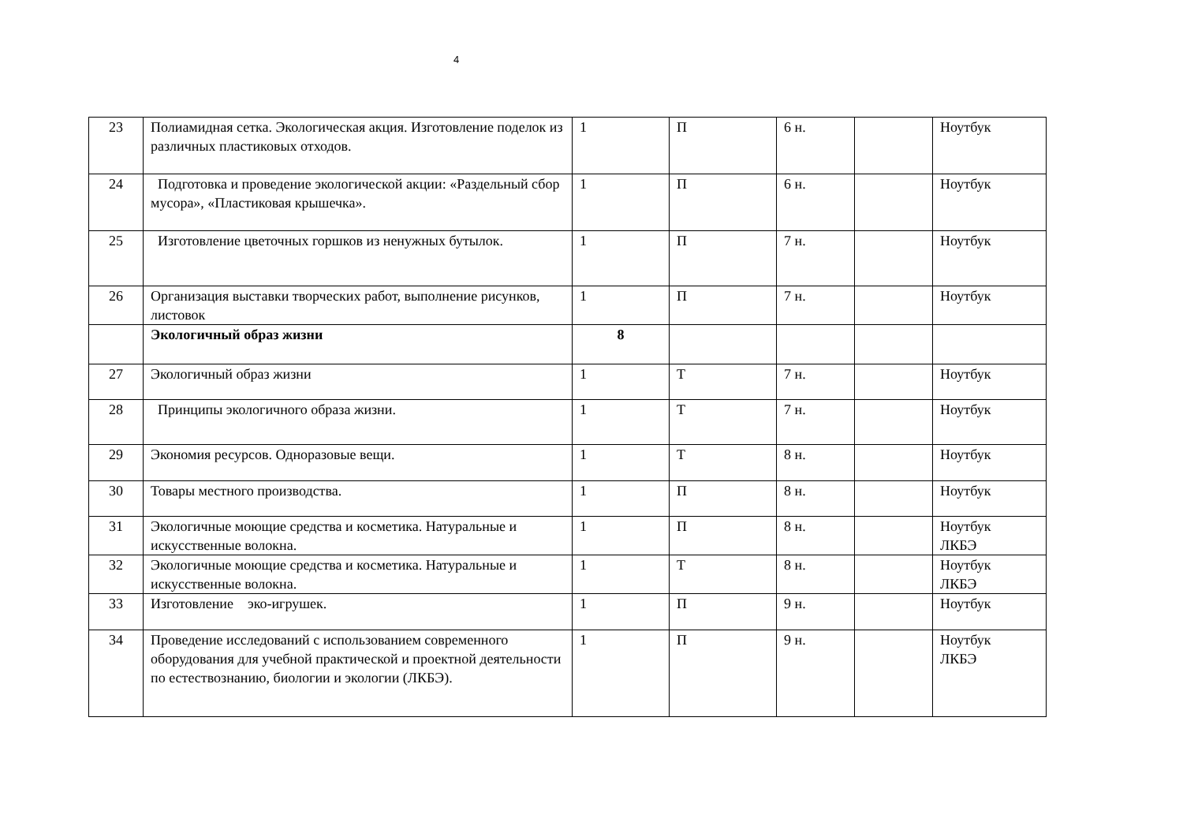4
| 23 | Полиамидная сетка. Экологическая акция. Изготовление поделок из различных пластиковых отходов. | 1 | П | 6 н. | | Ноутбук |
| 24 | Подготовка и проведение экологической акции: «Раздельный сбор мусора», «Пластиковая крышечка». | 1 | П | 6 н. | | Ноутбук |
| 25 | Изготовление цветочных горшков из ненужных бутылок. | 1 | П | 7 н. | | Ноутбук |
| 26 | Организация выставки творческих работ, выполнение рисунков, листовок | 1 | П | 7 н. | | Ноутбук |
| | Экологичный образ жизни | 8 | | | | |
| 27 | Экологичный образ жизни | 1 | Т | 7 н. | | Ноутбук |
| 28 | Принципы экологичного образа жизни. | 1 | Т | 7 н. | | Ноутбук |
| 29 | Экономия ресурсов. Одноразовые вещи. | 1 | Т | 8 н. | | Ноутбук |
| 30 | Товары местного производства. | 1 | П | 8 н. | | Ноутбук |
| 31 | Экологичные моющие средства и косметика. Натуральные и искусственные волокна. | 1 | П | 8 н. | | Ноутбук ЛКБЭ |
| 32 | Экологичные моющие средства и косметика. Натуральные и искусственные волокна. | 1 | Т | 8 н. | | Ноутбук ЛКБЭ |
| 33 | Изготовление эко-игрушек. | 1 | П | 9 н. | | Ноутбук |
| 34 | Проведение исследований с использованием современного оборудования для учебной практической и проектной деятельности по естествознанию, биологии и экологии (ЛКБЭ). | 1 | П | 9 н. | | Ноутбук ЛКБЭ |